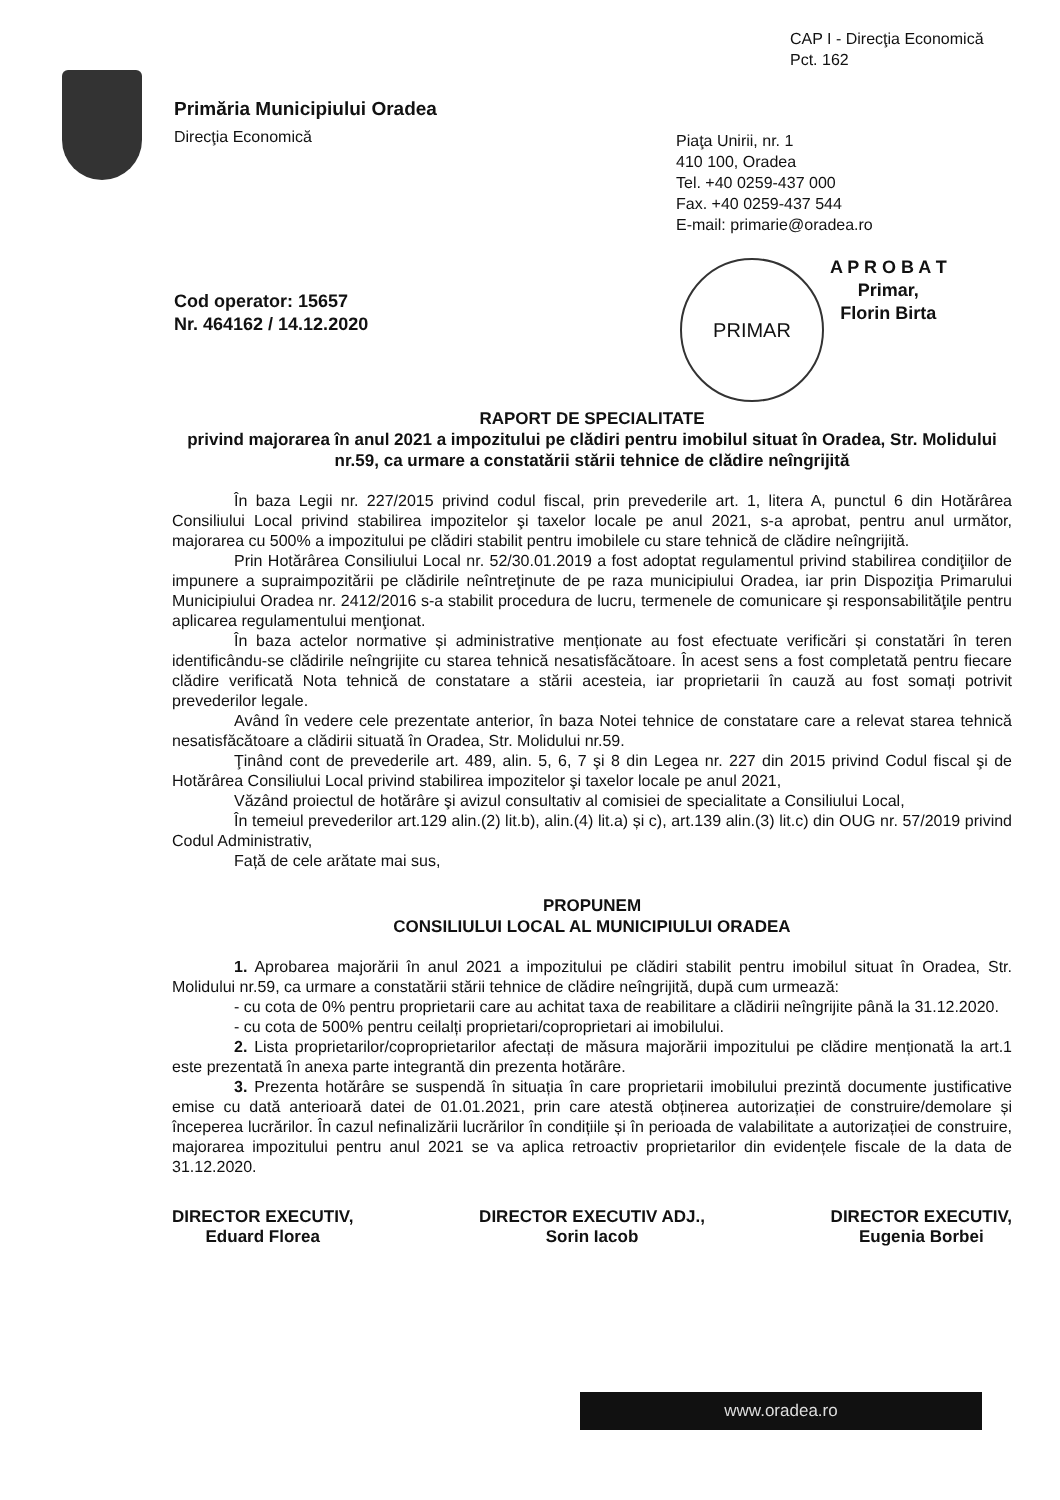CAP I - Direcţia Economică
Pct. 162
Primăria Municipiului Oradea
Direcţia Economică
Piaţa Unirii, nr. 1
410 100, Oradea
Tel. +40 0259-437 000
Fax. +40 0259-437 544
E-mail: primarie@oradea.ro
Cod operator: 15657
Nr. 464162 / 14.12.2020
PRIMAR
A P R O B A T
Primar,
Florin Birta
RAPORT DE SPECIALITATE
privind majorarea în anul 2021 a impozitului pe clădiri pentru imobilul situat în Oradea, Str. Molidului nr.59, ca urmare a constatării stării tehnice de clădire neîngrijită
În baza Legii nr. 227/2015 privind codul fiscal, prin prevederile art. 1, litera A, punctul 6 din Hotărârea Consiliului Local privind stabilirea impozitelor şi taxelor locale pe anul 2021, s-a aprobat, pentru anul următor, majorarea cu 500% a impozitului pe clădiri stabilit pentru imobilele cu stare tehnică de clădire neîngrijită.
Prin Hotărârea Consiliului Local nr. 52/30.01.2019 a fost adoptat regulamentul privind stabilirea condiţiilor de impunere a supraimpozitării pe clădirile neîntreţinute de pe raza municipiului Oradea, iar prin Dispoziţia Primarului Municipiului Oradea nr. 2412/2016 s-a stabilit procedura de lucru, termenele de comunicare şi responsabilităţile pentru aplicarea regulamentului menţionat.
În baza actelor normative și administrative menționate au fost efectuate verificări și constatări în teren identificându-se clădirile neîngrijite cu starea tehnică nesatisfăcătoare. În acest sens a fost completată pentru fiecare clădire verificată Nota tehnică de constatare a stării acesteia, iar proprietarii în cauză au fost somați potrivit prevederilor legale.
Având în vedere cele prezentate anterior, în baza Notei tehnice de constatare care a relevat starea tehnică nesatisfăcătoare a clădirii situată în Oradea, Str. Molidului nr.59.
Ţinând cont de prevederile art. 489, alin. 5, 6, 7 şi 8 din Legea nr. 227 din 2015 privind Codul fiscal şi de Hotărârea Consiliului Local privind stabilirea impozitelor şi taxelor locale pe anul 2021,
Văzând proiectul de hotărâre şi avizul consultativ al comisiei de specialitate a Consiliului Local,
În temeiul prevederilor art.129 alin.(2) lit.b), alin.(4) lit.a) și c), art.139 alin.(3) lit.c) din OUG nr. 57/2019 privind Codul Administrativ,
Față de cele arătate mai sus,
PROPUNEM
CONSILIULUI LOCAL AL MUNICIPIULUI ORADEA
1. Aprobarea majorării în anul 2021 a impozitului pe clădiri stabilit pentru imobilul situat în Oradea, Str. Molidului nr.59, ca urmare a constatării stării tehnice de clădire neîngrijită, după cum urmează:
- cu cota de 0% pentru proprietarii care au achitat taxa de reabilitare a clădirii neîngrijite până la 31.12.2020.
- cu cota de 500% pentru ceilalți proprietari/coproprietari ai imobilului.
2. Lista proprietarilor/coproprietarilor afectați de măsura majorării impozitului pe clădire menționată la art.1 este prezentată în anexa parte integrantă din prezenta hotărâre.
3. Prezenta hotărâre se suspendă în situația în care proprietarii imobilului prezintă documente justificative emise cu dată anterioară datei de 01.01.2021, prin care atestă obținerea autorizației de construire/demolare și începerea lucrărilor. În cazul nefinalizării lucrărilor în condițiile și în perioada de valabilitate a autorizației de construire, majorarea impozitului pentru anul 2021 se va aplica retroactiv proprietarilor din evidențele fiscale de la data de 31.12.2020.
DIRECTOR EXECUTIV,
Eduard Florea
DIRECTOR EXECUTIV ADJ.,
Sorin Iacob
DIRECTOR EXECUTIV,
Eugenia Borbei
www.oradea.ro